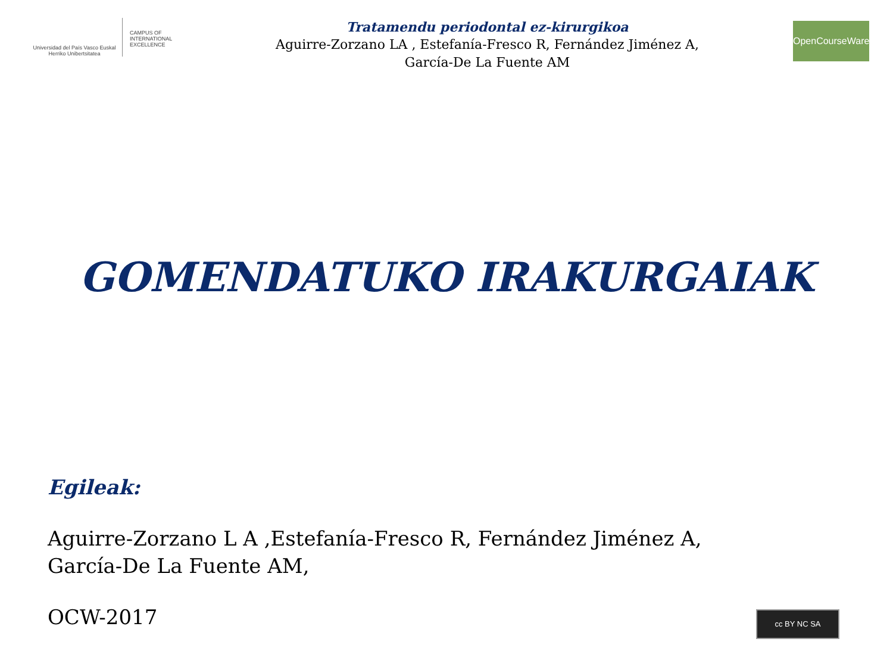Universidad del País Vasco Euskal Herriko Unibertsitatea
CAMPUS OF
INTERNATIONAL
EXCELLENCE
Tratamendu periodontal ez-kirurgikoa
Aguirre-Zorzano LA , Estefanía-Fresco R, Fernández Jiménez A,
García-De La Fuente AM
OpenCourseWare
GOMENDATUKO IRAKURGAIAK
Egileak:
Aguirre-Zorzano L A ,Estefanía-Fresco R, Fernández Jiménez A,
García-De La Fuente AM,
OCW-2017
cc BY NC SA